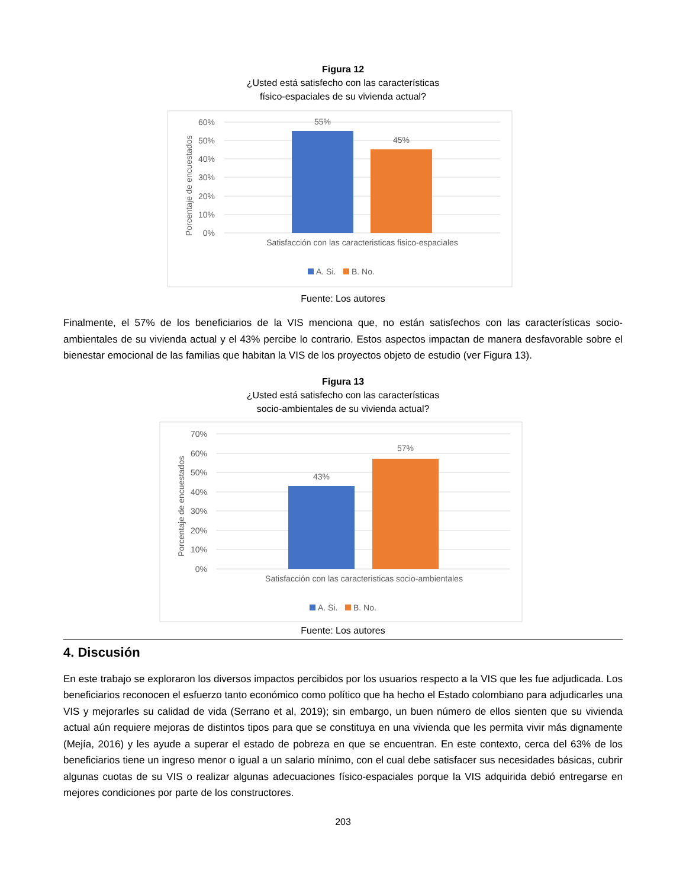Figura 12
¿Usted está satisfecho con las características
físico-espaciales de su vivienda actual?
60%
50%
40%
30%
20%
10%
0%
Porcentaje de encuestados
55%
45%
Satisfacción con las caracteristicas fisico-espaciales
A. Si.
B. No.
Fuente: Los autores
Finalmente, el 57% de los beneficiarios de la VIS menciona que, no están satisfechos con las características socio-ambientales de su vivienda actual y el 43% percibe lo contrario. Estos aspectos impactan de manera desfavorable sobre el bienestar emocional de las familias que habitan la VIS de los proyectos objeto de estudio (ver Figura 13).
Figura 13
¿Usted está satisfecho con las características
socio-ambientales de su vivienda actual?
70%
60%
50%
40%
30%
20%
10%
0%
Porcentaje de encuestados
43%
57%
Satisfacción con las caracteristicas socio-ambientales
A. Si.
B. No.
Fuente: Los autores
4. Discusión
En este trabajo se exploraron los diversos impactos percibidos por los usuarios respecto a la VIS que les fue adjudicada. Los beneficiarios reconocen el esfuerzo tanto económico como político que ha hecho el Estado colombiano para adjudicarles una VIS y mejorarles su calidad de vida (Serrano et al, 2019); sin embargo, un buen número de ellos sienten que su vivienda actual aún requiere mejoras de distintos tipos para que se constituya en una vivienda que les permita vivir más dignamente (Mejía, 2016) y les ayude a superar el estado de pobreza en que se encuentran. En este contexto, cerca del 63% de los beneficiarios tiene un ingreso menor o igual a un salario mínimo, con el cual debe satisfacer sus necesidades básicas, cubrir algunas cuotas de su VIS o realizar algunas adecuaciones físico-espaciales porque la VIS adquirida debió entregarse en mejores condiciones por parte de los constructores.
203